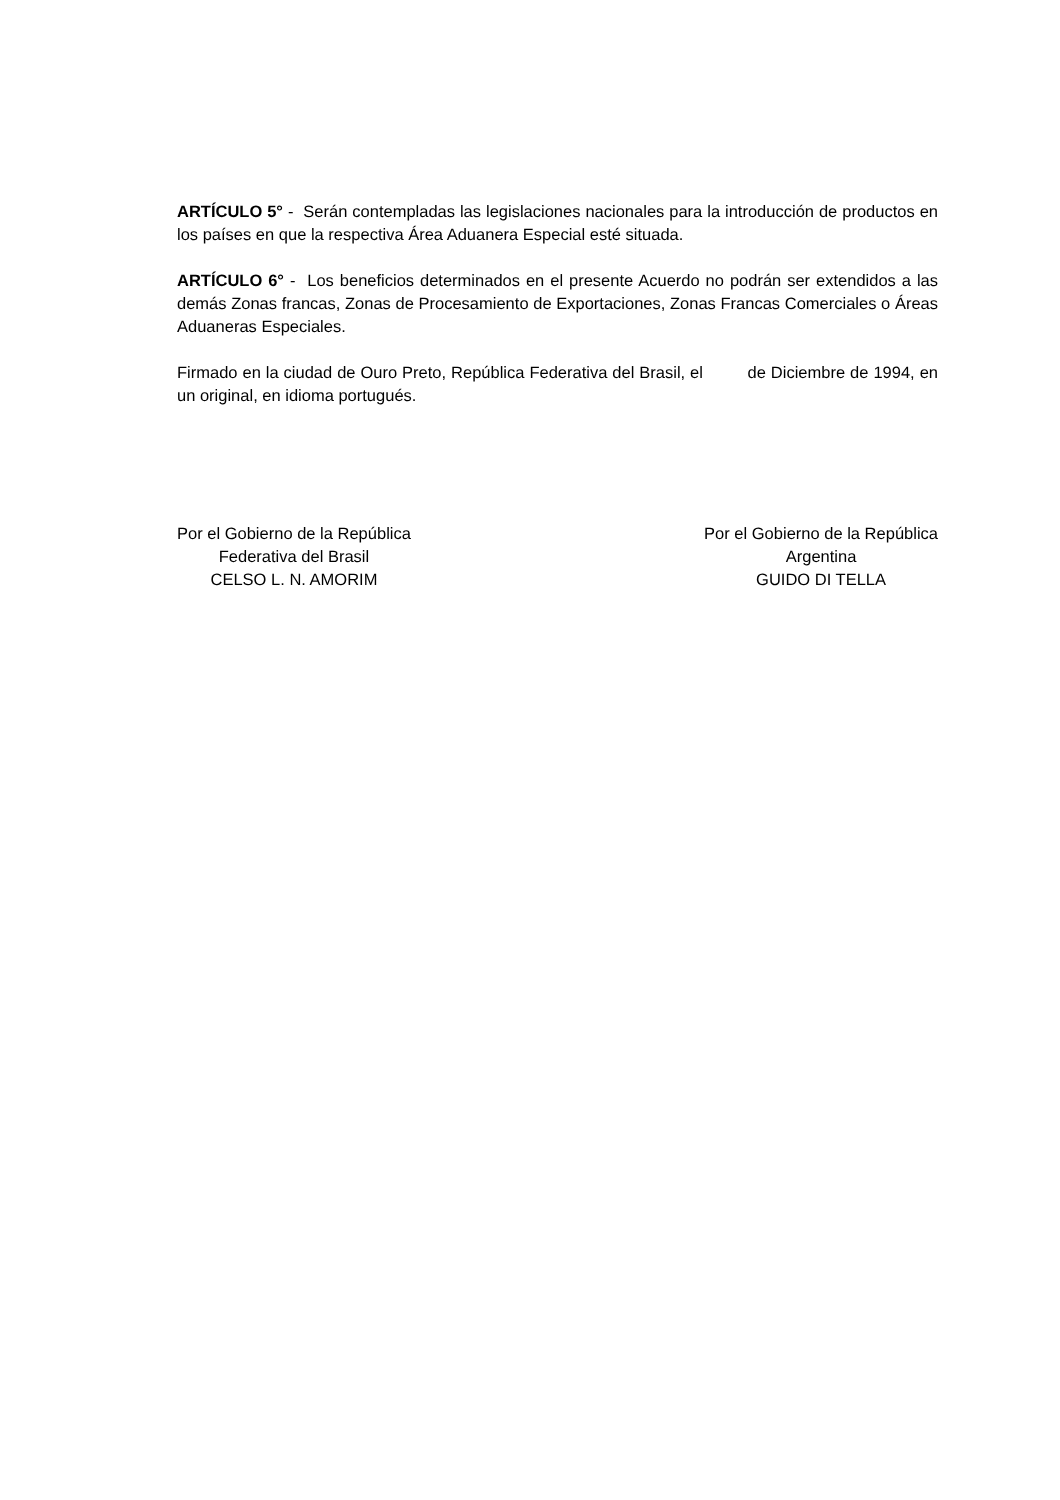ARTÍCULO 5° - Serán contempladas las legislaciones nacionales para la introducción de productos en los países en que la respectiva Área Aduanera Especial esté situada.
ARTÍCULO 6° - Los beneficios determinados en el presente Acuerdo no podrán ser extendidos a las demás Zonas francas, Zonas de Procesamiento de Exportaciones, Zonas Francas Comerciales o Áreas Aduaneras Especiales.
Firmado en la ciudad de Ouro Preto, República Federativa del Brasil, el de Diciembre de 1994, en un original, en idioma portugués.
Por el Gobierno de la República
Federativa del Brasil
CELSO L. N. AMORIM
Por el Gobierno de la República
Argentina
GUIDO DI TELLA